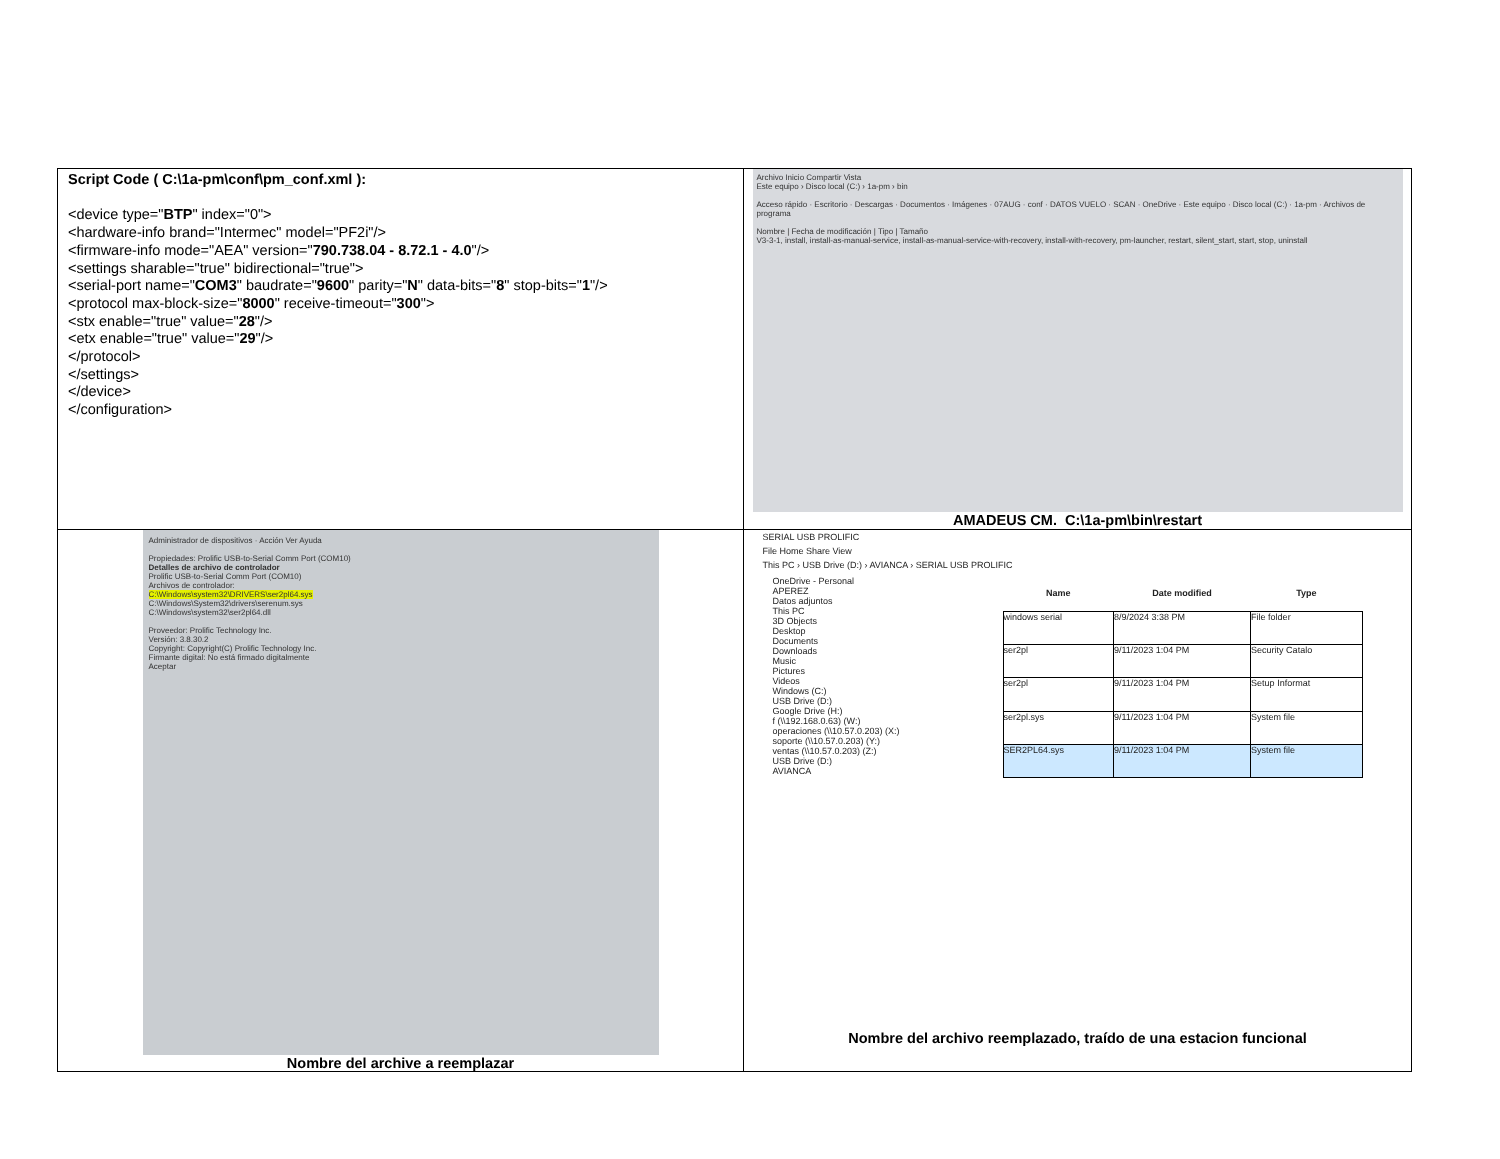| Script Code ( C:\1a-pm\conf\pm_conf.xml ): <device type=" BTP " index="0"> <hardware-info brand="Intermec" model="PF2i"/> <firmware-info mode="AEA" version=" 790.738.04 - 8.72.1 - 4.0 "/> <settings sharable="true" bidirectional="true"> <serial-port name=" COM3 " baudrate=" 9600 " parity=" N " data-bits=" 8 " stop-bits=" 1 "/> <protocol max-block-size=" 8000 " receive-timeout=" 300 "> <stx enable="true" value=" 28 "/> <etx enable="true" value=" 29 "/> </protocol> </settings> </device> </configuration> | Archivo Inicio Compartir Vista Este equipo › Disco local (C:) › 1a-pm › bin Acceso rápido · Escritorio · Descargas · Documentos · Imágenes · 07AUG · conf · DATOS VUELO · SCAN · OneDrive · Este equipo · Disco local (C:) · 1a-pm · Archivos de programa Nombre / Fecha de modificación / Tipo / Tamaño V3-3-1, install, install-as-manual-service, install-as-manual-service-with-recovery, install-with-recovery, pm-launcher, restart, silent_start, start, stop, uninstall AMADEUS CM. C:\1a-pm\bin\restart |
| Administrador de dispositivos · Acción Ver Ayuda Propiedades: Prolific USB-to-Serial Comm Port (COM10) Detalles de archivo de controlador Prolific USB-to-Serial Comm Port (COM10) Archivos de controlador: C:\Windows\system32\DRIVERS\ser2pl64.sys C:\Windows\System32\drivers\serenum.sys C:\Windows\system32\ser2pl64.dll Proveedor: Prolific Technology Inc. Versión: 3.8.30.2 Copyright: Copyright(C) Prolific Technology Inc. Firmante digital: No está firmado digitalmente Aceptar Nombre del archive a reemplazar | SERIAL USB PROLIFIC File Home Share View This PC › USB Drive (D:) › AVIANCA › SERIAL USB PROLIFIC OneDrive - Personal APEREZ Datos adjuntos This PC 3D Objects Desktop Documents Downloads Music Pictures Videos Windows (C:) USB Drive (D:) Google Drive (H:) f (\\192.168.0.63) (W:) operaciones (\\10.57.0.203) (X:) soporte (\\10.57.0.203) (Y:) ventas (\\10.57.0.203) (Z:) USB Drive (D:) AVIANCA / Name / Date modified / Type / / --- / --- / --- / / windows serial / 8/9/2024 3:38 PM / File folder / / ser2pl / 9/11/2023 1:04 PM / Security Catalo / / ser2pl / 9/11/2023 1:04 PM / Setup Informat / / ser2pl.sys / 9/11/2023 1:04 PM / System file / / SER2PL64.sys / 9/11/2023 1:04 PM / System file / Nombre del archivo reemplazado, traído de una estacion funcional |